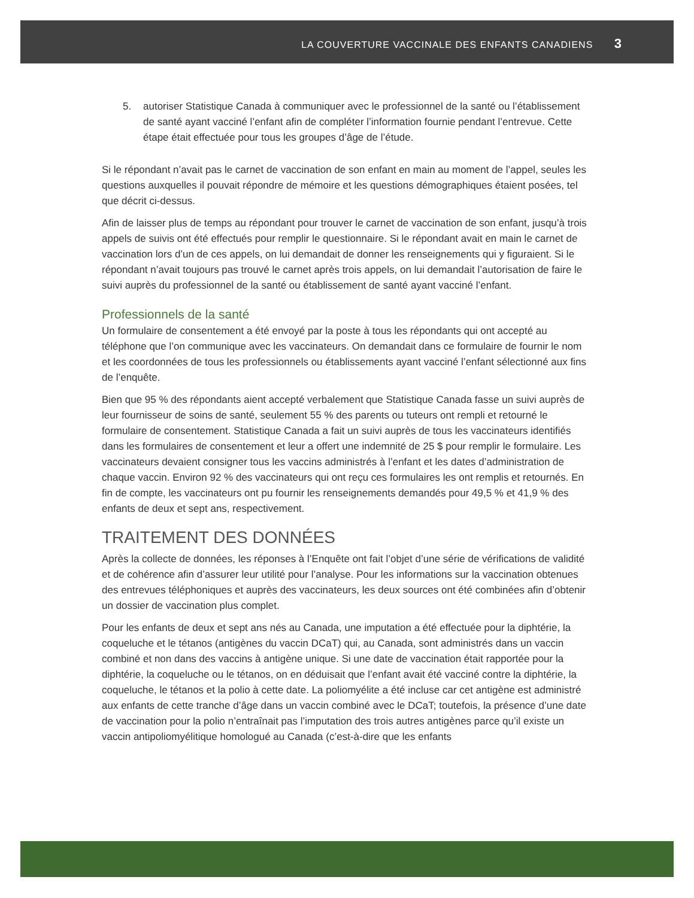LA COUVERTURE VACCINALE DES ENFANTS CANADIENS 3
5. autoriser Statistique Canada à communiquer avec le professionnel de la santé ou l’établissement de santé ayant vacciné l’enfant afin de compléter l’information fournie pendant l’entrevue. Cette étape était effectuée pour tous les groupes d’âge de l’étude.
Si le répondant n’avait pas le carnet de vaccination de son enfant en main au moment de l’appel, seules les questions auxquelles il pouvait répondre de mémoire et les questions démographiques étaient posées, tel que décrit ci-dessus.
Afin de laisser plus de temps au répondant pour trouver le carnet de vaccination de son enfant, jusqu’à trois appels de suivis ont été effectués pour remplir le questionnaire. Si le répondant avait en main le carnet de vaccination lors d’un de ces appels, on lui demandait de donner les renseignements qui y figuraient. Si le répondant n’avait toujours pas trouvé le carnet après trois appels, on lui demandait l’autorisation de faire le suivi auprès du professionnel de la santé ou établissement de santé ayant vacciné l’enfant.
Professionnels de la santé
Un formulaire de consentement a été envoyé par la poste à tous les répondants qui ont accepté au téléphone que l’on communique avec les vaccinateurs. On demandait dans ce formulaire de fournir le nom et les coordonnées de tous les professionnels ou établissements ayant vacciné l’enfant sélectionné aux fins de l’enquête.
Bien que 95 % des répondants aient accepté verbalement que Statistique Canada fasse un suivi auprès de leur fournisseur de soins de santé, seulement 55 % des parents ou tuteurs ont rempli et retourné le formulaire de consentement. Statistique Canada a fait un suivi auprès de tous les vaccinateurs identifiés dans les formulaires de consentement et leur a offert une indemnité de 25 $ pour remplir le formulaire. Les vaccinateurs devaient consigner tous les vaccins administrés à l’enfant et les dates d’administration de chaque vaccin. Environ 92 % des vaccinateurs qui ont reçu ces formulaires les ont remplis et retournés. En fin de compte, les vaccinateurs ont pu fournir les renseignements demandés pour 49,5 % et 41,9 % des enfants de deux et sept ans, respectivement.
TRAITEMENT DES DONNÉES
Après la collecte de données, les réponses à l’Enquête ont fait l’objet d’une série de vérifications de validité et de cohérence afin d’assurer leur utilité pour l’analyse. Pour les informations sur la vaccination obtenues des entrevues téléphoniques et auprès des vaccinateurs, les deux sources ont été combinées afin d’obtenir un dossier de vaccination plus complet.
Pour les enfants de deux et sept ans nés au Canada, une imputation a été effectuée pour la diphtérie, la coqueluche et le tétanos (antigènes du vaccin DCaT) qui, au Canada, sont administrés dans un vaccin combiné et non dans des vaccins à antigène unique. Si une date de vaccination était rapportée pour la diphtérie, la coqueluche ou le tétanos, on en déduisait que l’enfant avait été vacciné contre la diphtérie, la coqueluche, le tétanos et la polio à cette date. La poliomyélite a été incluse car cet antigène est administré aux enfants de cette tranche d’âge dans un vaccin combiné avec le DCaT; toutefois, la présence d’une date de vaccination pour la polio n’entraînait pas l’imputation des trois autres antigènes parce qu’il existe un vaccin antipoliomyélitique homologué au Canada (c’est-à-dire que les enfants